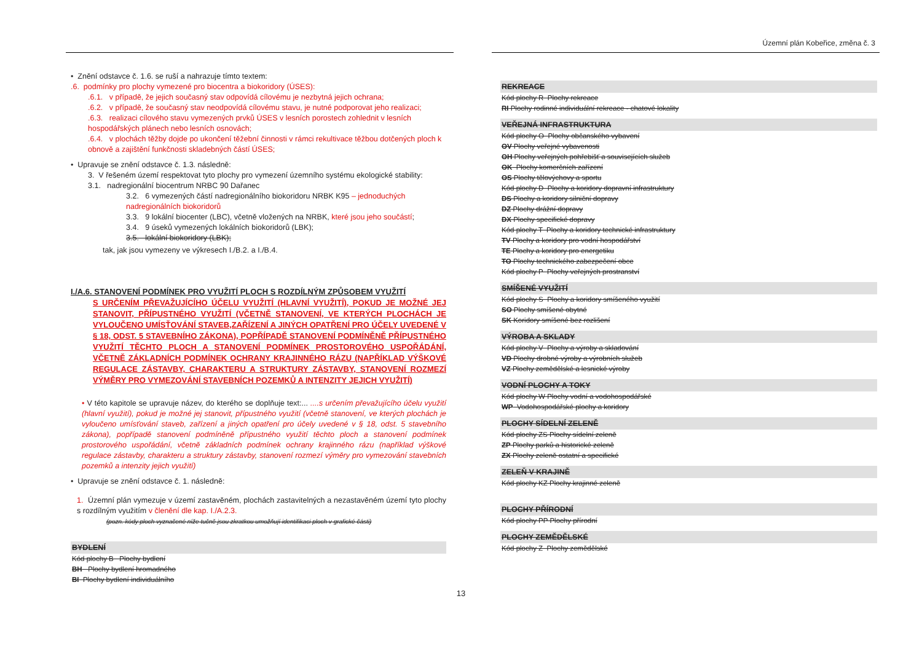• Znění odstavce č. 1.6. se ruší a nahrazuje tímto textem:
.6. podmínky pro plochy vymezené pro biocentra a biokoridory (ÚSES):
.6.1. v případě, že jejich současný stav odpovídá cílovému je nezbytná jejich ochrana;
.6.2. v případě, že současný stav neodpovídá cílovému stavu, je nutné podporovat jeho realizaci;
.6.3. realizaci cílového stavu vymezených prvků ÚSES v lesních porostech zohlednit v lesních hospodářských plánech nebo lesních osnovách;
.6.4. v plochách těžby dojde po ukončení těžební činnosti v rámci rekultivace těžbou dotčených ploch k obnově a zajištění funkčnosti skladebných částí ÚSES;
• Upravuje se znění odstavce č. 1.3. následně:
3. V řešeném území respektovat tyto plochy pro vymezení územního systému ekologické stability:
3.1. nadregionální biocentrum NRBC 90 Dařanec
3.2. 6 vymezených částí nadregionálního biokoridoru NRBK K95 – jednoduchých nadregionálních biokoridorů
3.3. 9 lokální biocenter (LBC), včetně vložených na NRBK, které jsou jeho součástí;
3.4. 9 úseků vymezených lokálních biokoridorů (LBK);
3.5. lokální biokoridory (LBK);
tak, jak jsou vymezeny ve výkresech I./B.2. a I./B.4.
I./A.6. STANOVENÍ PODMÍNEK PRO VYUŽITÍ PLOCH S ROZDÍLNÝM ZPŮSOBEM VYUŽITÍ
S URČENÍM PŘEVAŽUJÍCÍHO ÚČELU VYUŽITÍ (HLAVNÍ VYUŽITÍ), POKUD JE MOŽNÉ JEJ STANOVIT, PŘÍPUSTNÉHO VYUŽITÍ (VČETNĚ STANOVENÍ, VE KTERÝCH PLOCHÁCH JE VYLOUČENO UMÍSŤOVÁNÍ STAVEB,ZAŘÍZENÍ A JINÝCH OPATŘENÍ PRO ÚČELY UVEDENÉ V § 18, ODST. 5 STAVEBNÍHO ZÁKONA), POPŘÍPADĚ STANOVENÍ PODMÍNĚNĚ PŘÍPUSTNÉHO VYUŽITÍ TĚCHTO PLOCH A STANOVENÍ PODMÍNEK PROSTOROVÉHO USPOŘÁDÁNÍ, VČETNĚ ZÁKLADNÍCH PODMÍNEK OCHRANY KRAJINNÉHO RÁZU (NAPŘÍKLAD VÝŠKOVÉ REGULACE ZÁSTAVBY, CHARAKTERU A STRUKTURY ZÁSTAVBY, STANOVENÍ ROZMEZÍ VÝMĚRY PRO VYMEZOVÁNÍ STAVEBNÍCH POZEMKŮ A INTENZITY JEJICH VYUŽITÍ)
• V této kapitole se upravuje název, do kterého se doplňuje text:... ....s určením převažujícího účelu využití (hlavní využití), pokud je možné jej stanovit, přípustného využití (včetně stanovení, ve kterých plochách je vyloučeno umísťování staveb, zařízení a jiných opatření pro účely uvedené v § 18, odst. 5 stavebního zákona), popřípadě stanovení podmíněně přípustného využití těchto ploch a stanovení podmínek prostorového uspořádání, včetně základních podmínek ochrany krajinného rázu (například výškové regulace zástavby, charakteru a struktury zástavby, stanovení rozmezí výměry pro vymezování stavebních pozemků a intenzity jejich využití)
• Upravuje se znění odstavce č. 1. následně:
1. Územní plán vymezuje v území zastavěném, plochách zastavitelných a nezastavěném území tyto plochy s rozdílným využitím v členění dle kap. I./A.2.3.
(pozn. kódy ploch vyznačené níže tučně jsou zkratkou umožňují identifikaci ploch v grafické části)
BYDLENÍ
Kód plochy B Plochy bydlení
BH Plochy bydlení hromadného
BI Plochy bydlení individuálního
Územní plán Kobeřice, změna č. 3
REKREACE
Kód plochy R Plochy rekreace
RI Plochy rodinné individuální rekreace - chatové lokality
VEŘEJNÁ INFRASTRUKTURA
Kód plochy O Plochy občanského vybavení
OV Plochy veřejné vybavenosti
OH Plochy veřejných pohřebišť a souvisejících služeb
OK Plochy komerčních zařízení
OS Plochy tělovýchovy a sportu
Kód plochy D Plochy a koridory dopravní infrastruktury
DS Plochy a koridory silniční dopravy
DZ Plochy drážní dopravy
DX Plochy specifické dopravy
Kód plochy T Plochy a koridory technické infrastruktury
TV Plochy a koridory pro vodní hospodářství
TE Plochy a koridory pro energetiku
TO Plochy technického zabezpečení obce
Kód plochy P Plochy veřejných prostranství
SMÍŠENÉ VYUŽITÍ
Kód plochy S Plochy a koridory smíšeného využití
SO Plochy smíšené obytné
SK Koridory smíšené bez rozlišení
VÝROBA A SKLADY
Kód plochy V Plochy a výroby a skladování
VD Plochy drobné výroby a výrobních služeb
VZ Plochy zemědělské a lesnické výroby
VODNÍ PLOCHY A TOKY
Kód plochy W Plochy vodní a vodohospodářské
WP Vodohospodářské plochy a koridory
PLOCHY SÍDELNÍ ZELENĚ
Kód plochy ZS Plochy sídelní zeleně
ZP Plochy parků a historické zeleně
ZX Plochy zeleně ostatní a specifické
ZELEŇ V KRAJINĚ
Kód plochy KZ Plochy krajinné zeleně
PLOCHY PŘÍRODNÍ
Kód plochy PP Plochy přírodní
PLOCHY ZEMĚDĚLSKÉ
Kód plochy Z Plochy zemědělské
13